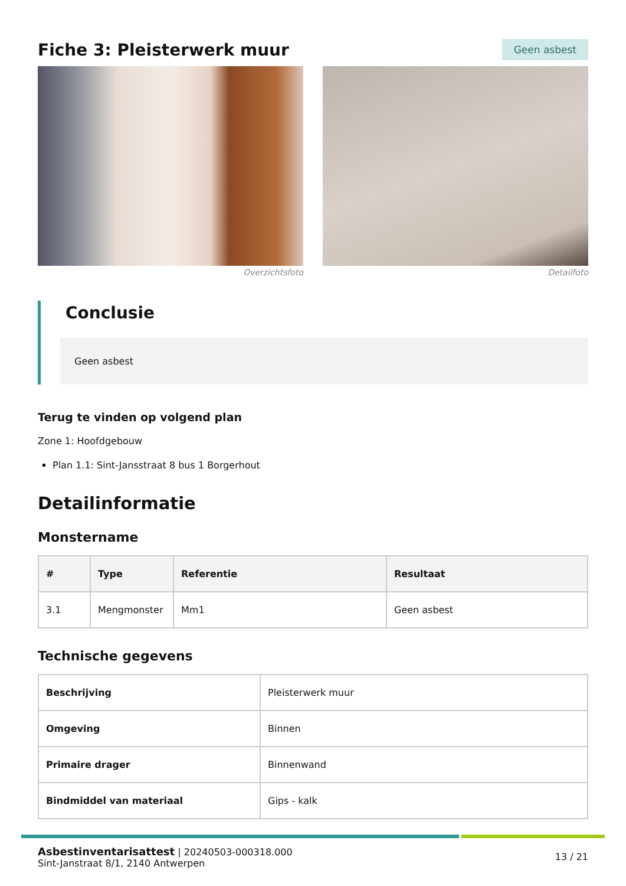Fiche 3: Pleisterwerk muur
Geen asbest
Overzichtsfoto Detailfoto
Conclusie
Geen asbest
Terug te vinden op volgend plan
Zone 1: Hoofdgebouw
Plan 1.1: Sint-Jansstraat 8 bus 1 Borgerhout
Detailinformatie
Monstername
| # | Type | Referentie | Resultaat |
| --- | --- | --- | --- |
| 3.1 | Mengmonster | Mm1 | Geen asbest |
Technische gegevens
| Beschrijving | Pleisterwerk muur |
| Omgeving | Binnen |
| Primaire drager | Binnenwand |
| Bindmiddel van materiaal | Gips - kalk |
Asbestinventarisattest | 20240503-000318.000
Sint-Janstraat 8/1, 2140 Antwerpen
13 / 21